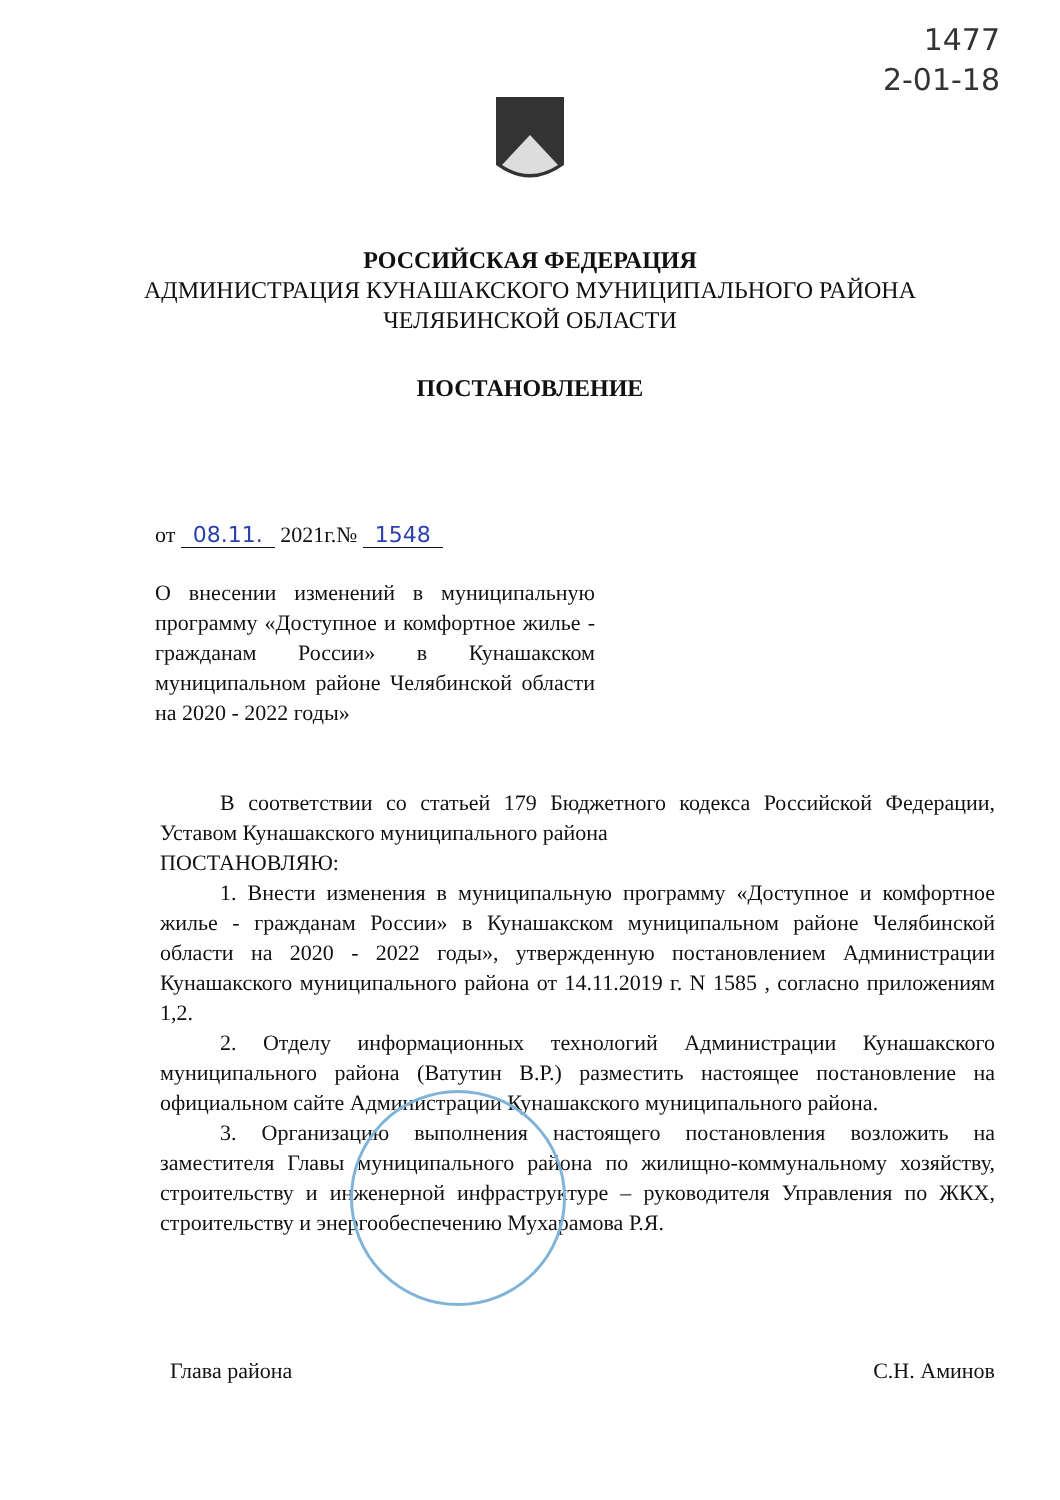1477
2-01-18
РОССИЙСКАЯ ФЕДЕРАЦИЯ
АДМИНИСТРАЦИЯ КУНАШАКСКОГО МУНИЦИПАЛЬНОГО РАЙОНА
ЧЕЛЯБИНСКОЙ ОБЛАСТИ
ПОСТАНОВЛЕНИЕ
от 08.11. 2021г.№ 1548
О внесении изменений в муниципальную программу «Доступное и комфортное жилье - гражданам России» в Кунашакском муниципальном районе Челябинской области на 2020 - 2022 годы»
В соответствии со статьей 179 Бюджетного кодекса Российской Федерации, Уставом Кунашакского муниципального района
ПОСТАНОВЛЯЮ:
1. Внести изменения в муниципальную программу «Доступное и комфортное жилье - гражданам России» в Кунашакском муниципальном районе Челябинской области на 2020 - 2022 годы», утвержденную постановлением Администрации Кунашакского муниципального района от 14.11.2019 г. N 1585 , согласно приложениям 1,2.
2. Отделу информационных технологий Администрации Кунашакского муниципального района (Ватутин В.Р.) разместить настоящее постановление на официальном сайте Администрации Кунашакского муниципального района.
3. Организацию выполнения настоящего постановления возложить на заместителя Главы муниципального района по жилищно-коммунальному хозяйству, строительству и инженерной инфраструктуре – руководителя Управления по ЖКХ, строительству и энергообеспечению Мухарамова Р.Я.
Глава района С.Н. Аминов